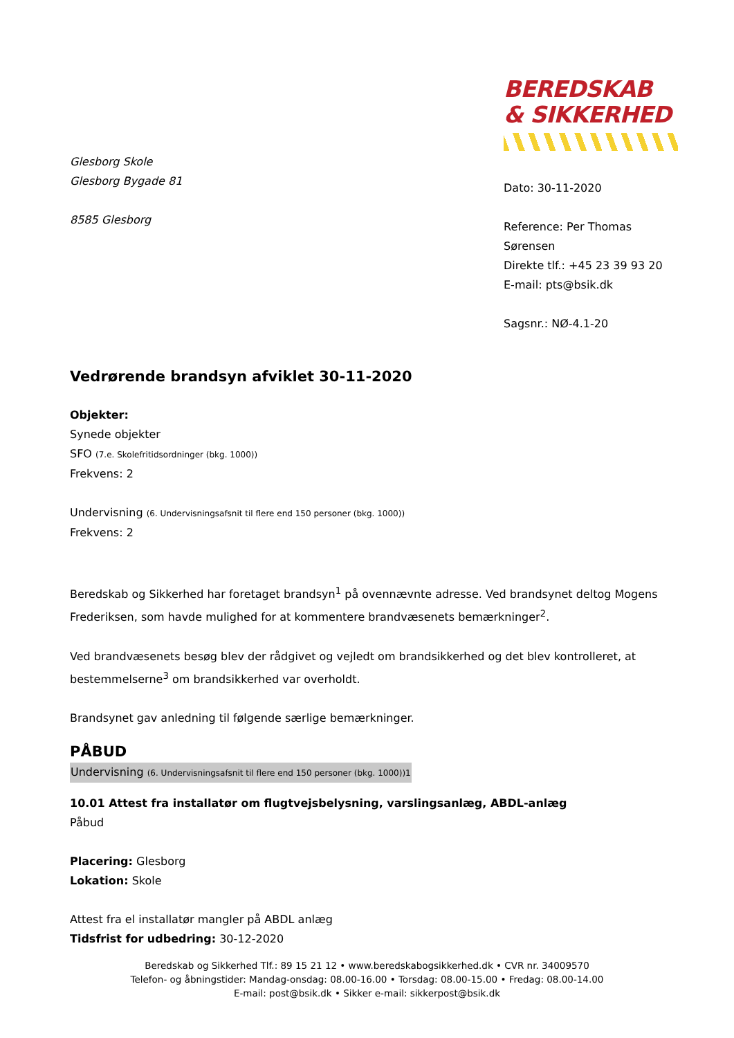Glesborg Skole
Glesborg Bygade 81
8585 Glesborg
BEREDSKAB
& SIKKERHED
Dato: 30-11-2020
Reference: Per Thomas Sørensen
Direkte tlf.: +45 23 39 93 20
E-mail: pts@bsik.dk
Sagsnr.: NØ-4.1-20
Vedrørende brandsyn afviklet 30-11-2020
Objekter:
Synede objekter
SFO (7.e. Skolefritidsordninger (bkg. 1000))
Frekvens: 2
Undervisning (6. Undervisningsafsnit til flere end 150 personer (bkg. 1000))
Frekvens: 2
Beredskab og Sikkerhed har foretaget brandsyn<sup>1</sup> på ovennævnte adresse. Ved brandsynet deltog Mogens Frederiksen, som havde mulighed for at kommentere brandvæsenets bemærkninger<sup>2</sup>.
Ved brandvæsenets besøg blev der rådgivet og vejledt om brandsikkerhed og det blev kontrolleret, at bestemmelserne<sup>3</sup> om brandsikkerhed var overholdt.
Brandsynet gav anledning til følgende særlige bemærkninger.
PÅBUD
Undervisning (6. Undervisningsafsnit til flere end 150 personer (bkg. 1000))1
10.01 Attest fra installatør om flugtvejsbelysning, varslingsanlæg, ABDL-anlæg
Påbud
Placering: Glesborg
Lokation: Skole
Attest fra el installatør mangler på ABDL anlæg
Tidsfrist for udbedring: 30-12-2020
Beredskab og Sikkerhed Tlf.: 89 15 21 12 • www.beredskabogsikkerhed.dk • CVR nr. 34009570
Telefon- og åbningstider: Mandag-onsdag: 08.00-16.00 • Torsdag: 08.00-15.00 • Fredag: 08.00-14.00
E-mail: post@bsik.dk • Sikker e-mail: sikkerpost@bsik.dk